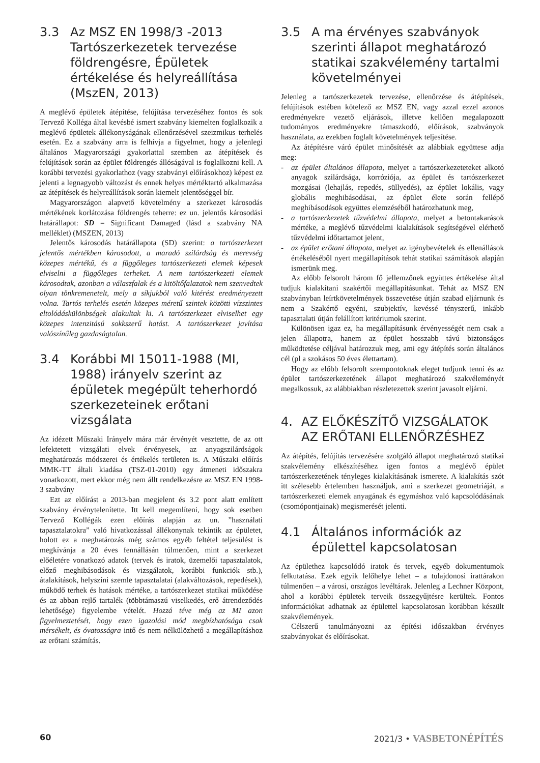3.3 Az MSZ EN 1998/3 -2013 Tartószerkezetek tervezése földrengésre, Épületek értékelése és helyreállítása (MszEN, 2013)
A meglévő épületek átépítése, felújítása tervezéséhez fontos és sok Tervező Kolléga által kevésbé ismert szabvány kiemelten foglalkozik a meglévő épületek állékonyságának ellenőrzésével szeizmikus terhelés esetén. Ez a szabvány arra is felhívja a figyelmet, hogy a jelenlegi általános Magyarországi gyakorlattal szemben az átépítések és felújítások során az épület földrengés állóságával is foglalkozni kell. A korábbi tervezési gyakorlathoz (vagy szabványi előírásokhoz) képest ez jelenti a legnagyobb változást és ennek helyes mértéktartó alkalmazása az átépítések és helyreállítások során kiemelt jelentőséggel bír.
Magyarországon alapvető követelmény a szerkezet károsodás mértékének korlátozása földrengés teherre: ez un. jelentős károsodási határállapot: SD = Significant Damaged (lásd a szabvány NA melléklet) (MSZEN, 2013)
Jelentős károsodás határállapota (SD) szerint: a tartószerkezet jelentős mértékben károsodott, a maradó szilárdság és merevség közepes mértékű, és a függőleges tartószerkezeti elemek képesek elviselni a függőleges terheket. A nem tartószerkezeti elemek károsodtak, azonban a válaszfalak és a kitöltőfalazatok nem szenvedtek olyan tönkremenetelt, mely a síkjukból való kitérést eredményezett volna. Tartós terhelés esetén közepes méretű szintek közötti vízszintes eltolódáskülönbségek alakultak ki. A tartószerkezet elviselhet egy közepes intenzitású sokkszerű hatást. A tartószerkezet javítása valószínűleg gazdaságtalan.
3.4 Korábbi MI 15011-1988 (MI, 1988) irányelv szerint az épületek megépült teherhordó szerkezeteinek erőtani vizsgálata
Az idézett Műszaki Irányelv mára már érvényét vesztette, de az ott lefektetett vizsgálati elvek érvényesek, az anyagszilárdságok meghatározás módszerei és értékelés területen is. A Műszaki előírás MMK-TT általi kiadása (TSZ-01-2010) egy átmeneti időszakra vonatkozott, mert ekkor még nem állt rendelkezésre az MSZ EN 1998-3 szabvány
Ezt az előírást a 2013-ban megjelent és 3.2 pont alatt említett szabvány érvénytelenítette. Itt kell megemlíteni, hogy sok esetben Tervező Kollégák ezen előírás alapján az un. ”használati tapasztalatokra” való hivatkozással állékonynak tekintik az épületet, holott ez a meghatározás még számos egyéb feltétel teljesülést is megkívánja a 20 éves fennállásán túlmenően, mint a szerkezet előéletére vonatkozó adatok (tervek és iratok, üzemelői tapasztalatok, előző meghibásodások és vizsgálatok, korábbi funkciók stb.), átalakítások, helyszíni szemle tapasztalatai (alakváltozások, repedések), működő terhek és hatások mértéke, a tartószerkezet statikai működése és az abban rejlő tartalék (többtámaszú viselkedés, erő átrendeződés lehetősége) figyelembe vételét. Hozzá téve még az MI azon figyelmeztetését, hogy ezen igazolási mód megbízhatósága csak mérsékelt, és óvatosságra intő és nem nélkülözhető a megállapításhoz az erőtani számítás.
3.5 A ma érvényes szabványok szerinti állapot meghatározó statikai szakvélemény tartalmi követelményei
Jelenleg a tartószerkezetek tervezése, ellenőrzése és átépítések, felújítások estében kötelező az MSZ EN, vagy azzal ezzel azonos eredményekre vezető eljárások, illetve kellően megalapozott tudományos eredményekre támaszkodó, előírások, szabványok használata, az ezekben foglalt követelmények teljesítése.
Az átépítésre váró épület minősítését az alábbiak együttese adja meg:
- az épület általános állapota, melyet a tartószerkezeteteket alkotó anyagok szilárdsága, korróziója, az épület és tartószerkezet mozgásai (lehajlás, repedés, süllyedés), az épület lokális, vagy globális meghibásodásai, az épület élete során fellépő meghibásodások együttes elemzéséből határozhatunk meg,
- a tartószerkezetek tűzvédelmi állapota, melyet a betontakarások mértéke, a meglévő tűzvédelmi kialakítások segítségével elérhető tűzvédelmi időtartamot jelent,
- az épület erőtani állapota, melyet az igénybevételek és ellenállások értékeléséből nyert megállapítások tehát statikai számítások alapján ismerünk meg.
Az előbb felsorolt három fő jellemzőnek együttes értékelése által tudjuk kialakítani szakértői megállapításunkat. Tehát az MSZ EN szabványban leírtkövetelmények összevetése útján szabad eljárnunk és nem a Szakértő egyéni, szubjektív, kevéssé tényszerű, inkább tapasztalati útján felállított kritériumok szerint.
Különösen igaz ez, ha megállapításunk érvényességét nem csak a jelen állapotra, hanem az épület hosszabb távú biztonságos működtetése céljával határozzuk meg, ami egy átépítés során általános cél (pl a szokásos 50 éves élettartam).
Hogy az előbb felsorolt szempontoknak eleget tudjunk tenni és az épület tartószerkezetének állapot meghatározó szakvéleményét megalkossuk, az alábbiakban részletezettek szerint javasolt eljárni.
4. AZ ELŐKÉSZÍTŐ VIZSGÁLATOK AZ ERŐTANI ELLENŐRZÉSHEZ
Az átépítés, felújítás tervezésére szolgáló állapot meghatározó statikai szakvélemény elkészítéséhez igen fontos a meglévő épület tartószerkezetének tényleges kialakításának ismerete. A kialakítás szót itt szélesebb értelemben használjuk, ami a szerkezet geometriáját, a tartószerkezeti elemek anyagának és egymáshoz való kapcsolódásának (csomópontjainak) megismerését jelenti.
4.1 Általános információk az épülettel kapcsolatosan
Az épülethez kapcsolódó iratok és tervek, egyéb dokumentumok felkutatása. Ezek egyik lelőhelye lehet – a tulajdonosi irattárakon túlmenően – a városi, országos levéltárak. Jelenleg a Lechner Központ, ahol a korábbi épületek terveik összegyűjtésre kerültek. Fontos információkat adhatnak az épülettel kapcsolatosan korábban készült szakvélemények.
Célszerű tanulmányozni az építési időszakban érvényes szabványokat és előírásokat.
60 2021/3 • VASBETONÉPÍTÉS